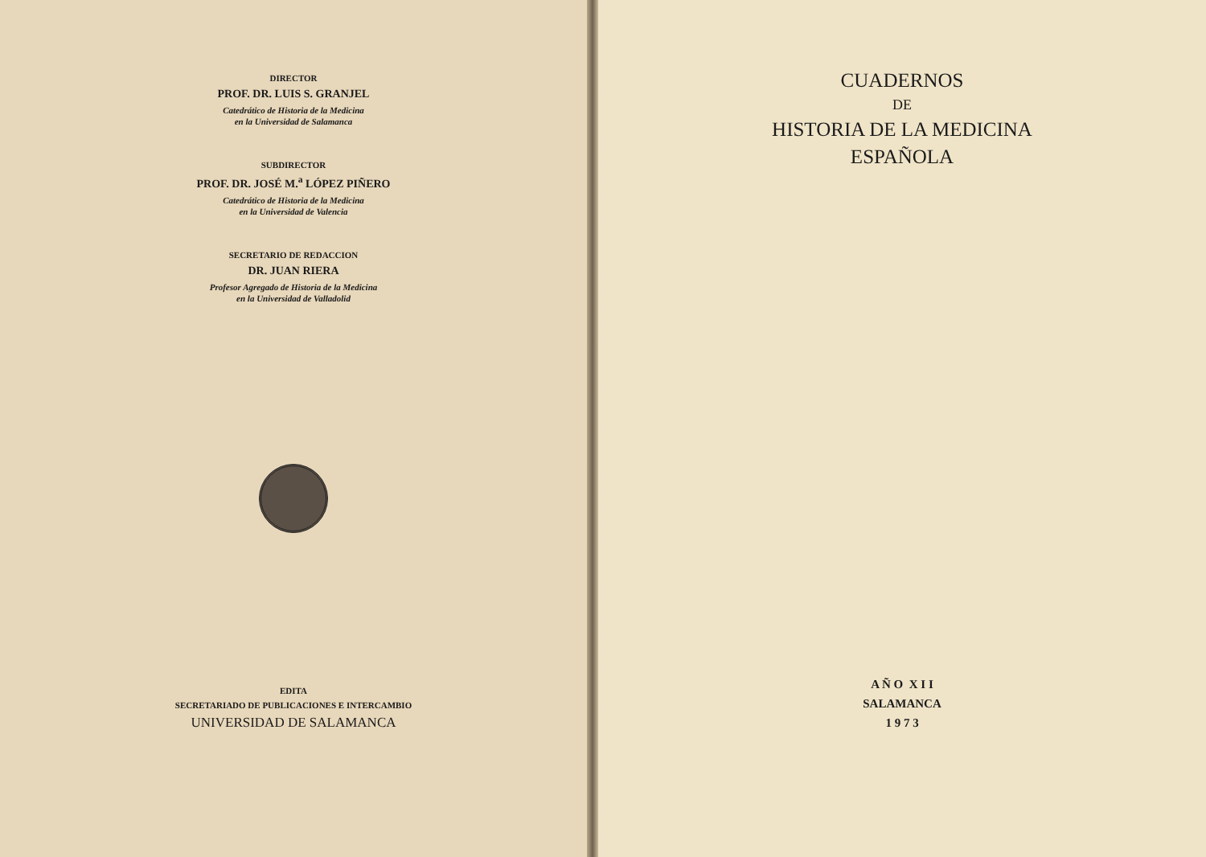DIRECTOR
PROF. DR. LUIS S. GRANJEL
Catedrático de Historia de la Medicina
en la Universidad de Salamanca
SUBDIRECTOR
PROF. DR. JOSÉ M.<sup>a</sup> LÓPEZ PIÑERO
Catedrático de Historia de la Medicina
en la Universidad de Valencia
SECRETARIO DE REDACCION
DR. JUAN RIERA
Profesor Agregado de Historia de la Medicina
en la Universidad de Valladolid
EDITA
SECRETARIADO DE PUBLICACIONES E INTERCAMBIO
UNIVERSIDAD DE SALAMANCA
CUADERNOS
DE
HISTORIA DE LA MEDICINA
ESPAÑOLA
A Ñ O X I I
SALAMANCA
1 9 7 3